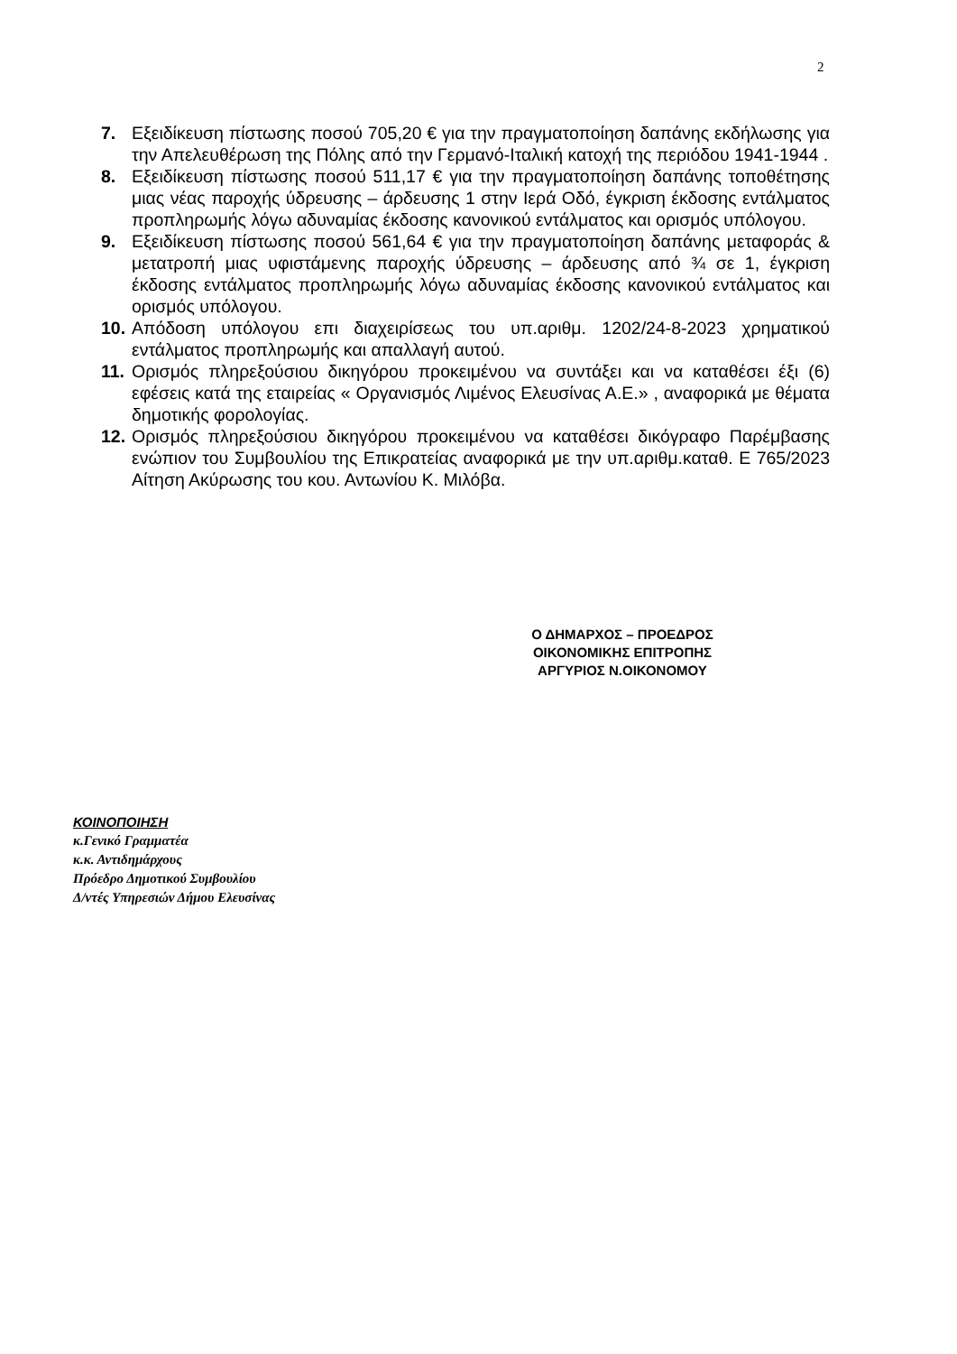2
7. Εξειδίκευση πίστωσης ποσού 705,20 € για την πραγματοποίηση δαπάνης εκδήλωσης για την Απελευθέρωση της Πόλης από την Γερμανό-Ιταλική κατοχή της περιόδου 1941-1944 .
8. Εξειδίκευση πίστωσης ποσού 511,17 € για την πραγματοποίηση δαπάνης τοποθέτησης μιας νέας παροχής ύδρευσης – άρδευσης 1 στην Ιερά Οδό, έγκριση έκδοσης εντάλματος προπληρωμής λόγω αδυναμίας έκδοσης κανονικού εντάλματος και ορισμός υπόλογου.
9. Εξειδίκευση πίστωσης ποσού 561,64 € για την πραγματοποίηση δαπάνης μεταφοράς & μετατροπή μιας υφιστάμενης παροχής ύδρευσης – άρδευσης από ¾ σε 1, έγκριση έκδοσης εντάλματος προπληρωμής λόγω αδυναμίας έκδοσης κανονικού εντάλματος και ορισμός υπόλογου.
10.
Απόδοση υπόλογου επι διαχειρίσεως του υπ.αριθμ. 1202/24-8-2023 χρηματικού εντάλματος προπληρωμής και απαλλαγή αυτού.
11.
Ορισμός πληρεξούσιου δικηγόρου προκειμένου να συντάξει και να καταθέσει έξι (6) εφέσεις κατά της εταιρείας « Οργανισμός Λιμένος Ελευσίνας Α.Ε.» , αναφορικά με θέματα δημοτικής φορολογίας.
12.
Ορισμός πληρεξούσιου δικηγόρου προκειμένου να καταθέσει δικόγραφο Παρέμβασης ενώπιον του Συμβουλίου της Επικρατείας αναφορικά με την υπ.αριθμ.καταθ. Ε 765/2023 Αίτηση Ακύρωσης του κου. Αντωνίου Κ. Μιλόβα.
Ο ΔΗΜΑΡΧΟΣ – ΠΡΟΕΔΡΟΣ
ΟΙΚΟΝΟΜΙΚΗΣ ΕΠΙΤΡΟΠΗΣ
ΑΡΓΥΡΙΟΣ Ν.ΟΙΚΟΝΟΜΟΥ
ΚΟΙΝΟΠΟΙΗΣΗ
κ.Γενικό Γραμματέα
κ.κ. Αντιδημάρχους
Πρόεδρο Δημοτικού Συμβουλίου
Δ/ντές Υπηρεσιών Δήμου Ελευσίνας